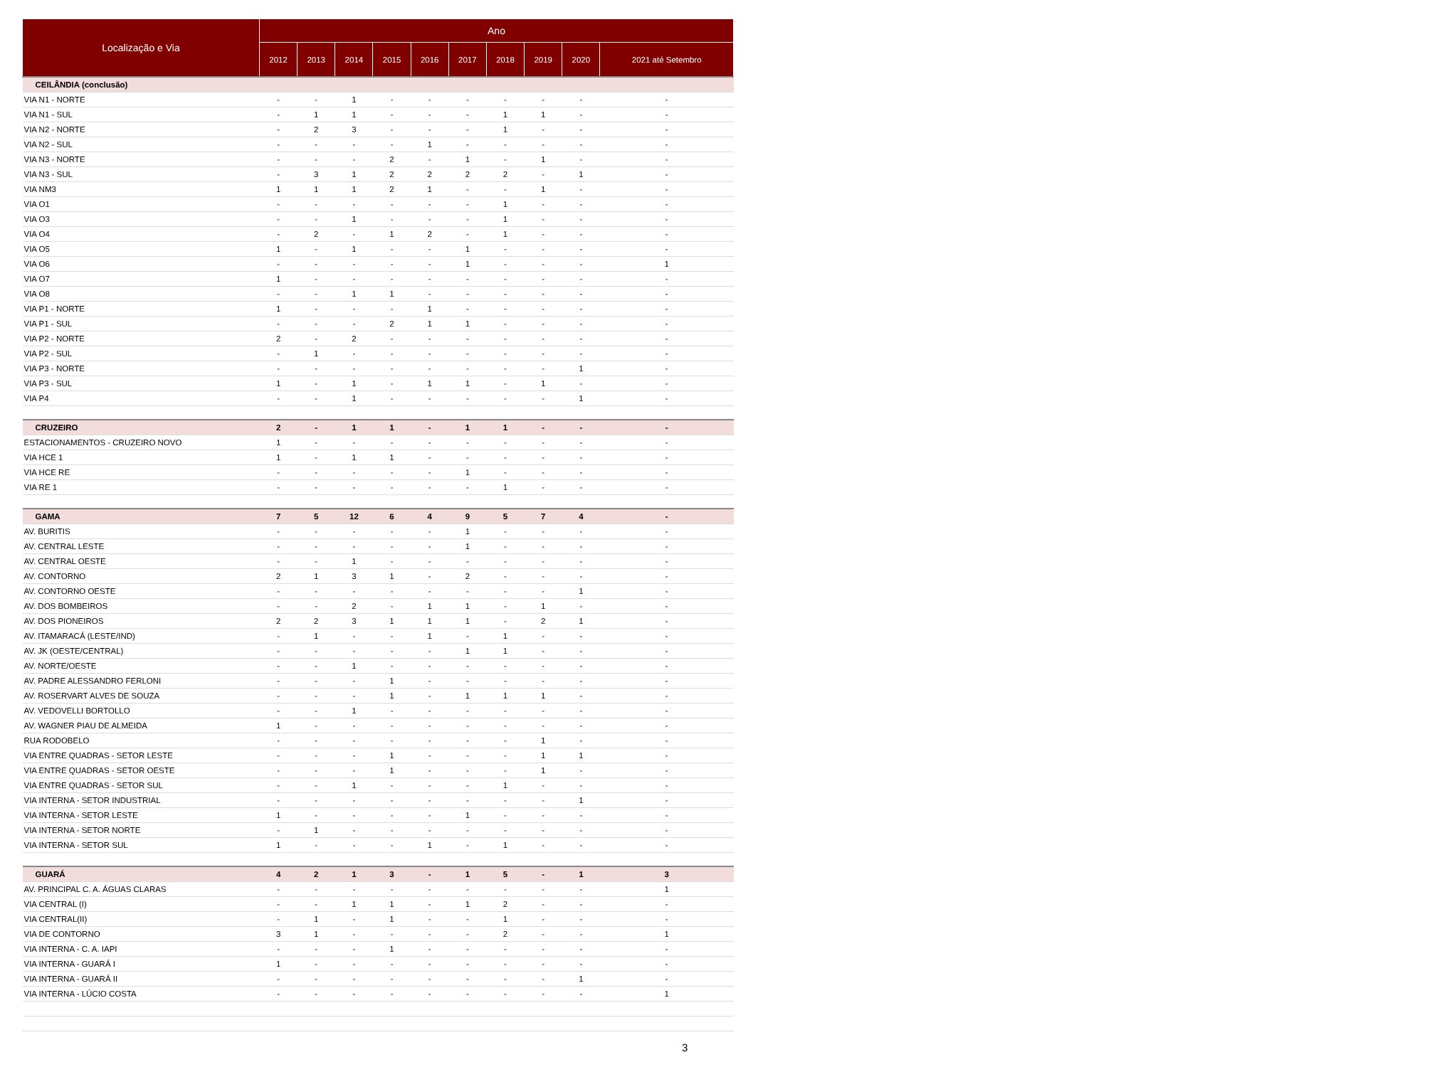| Localização e Via | Ano | | | | | | | | | |
| --- | --- | --- | --- | --- | --- | --- | --- | --- | --- | --- |
| | 2012 | 2013 | 2014 | 2015 | 2016 | 2017 | 2018 | 2019 | 2020 | 2021 até Setembro |
| CEILÂNDIA (conclusão) | | | | | | | | | | |
| VIA N1 - NORTE | - | - | 1 | - | - | - | - | - | - | - |
| VIA N1 - SUL | - | 1 | 1 | - | - | - | 1 | 1 | - | - |
| VIA N2 - NORTE | - | 2 | 3 | - | - | - | 1 | - | - | - |
| VIA N2 - SUL | - | - | - | - | 1 | - | - | - | - | - |
| VIA N3 - NORTE | - | - | - | 2 | - | 1 | - | 1 | - | - |
| VIA N3 - SUL | - | 3 | 1 | 2 | 2 | 2 | 2 | - | 1 | - |
| VIA NM3 | 1 | 1 | 1 | 2 | 1 | - | - | 1 | - | - |
| VIA O1 | - | - | - | - | - | - | 1 | - | - | - |
| VIA O3 | - | - | 1 | - | - | - | 1 | - | - | - |
| VIA O4 | - | 2 | - | 1 | 2 | - | 1 | - | - | - |
| VIA O5 | 1 | - | 1 | - | - | 1 | - | - | - | - |
| VIA O6 | - | - | - | - | - | 1 | - | - | - | 1 |
| VIA O7 | 1 | - | - | - | - | - | - | - | - | - |
| VIA O8 | - | - | 1 | 1 | - | - | - | - | - | - |
| VIA P1 - NORTE | 1 | - | - | - | 1 | - | - | - | - | - |
| VIA P1 - SUL | - | - | - | 2 | 1 | 1 | - | - | - | - |
| VIA P2 - NORTE | 2 | - | 2 | - | - | - | - | - | - | - |
| VIA P2 - SUL | - | 1 | - | - | - | - | - | - | - | - |
| VIA P3 - NORTE | - | - | - | - | - | - | - | - | 1 | - |
| VIA P3 - SUL | 1 | - | 1 | - | 1 | 1 | - | 1 | - | - |
| VIA P4 | - | - | 1 | - | - | - | - | - | 1 | - |
| CRUZEIRO | 2 | - | 1 | 1 | - | 1 | 1 | - | - | - |
| ESTACIONAMENTOS - CRUZEIRO NOVO | 1 | - | - | - | - | - | - | - | - | - |
| VIA HCE 1 | 1 | - | 1 | 1 | - | - | - | - | - | - |
| VIA HCE RE | - | - | - | - | - | 1 | - | - | - | - |
| VIA RE 1 | - | - | - | - | - | - | 1 | - | - | - |
| GAMA | 7 | 5 | 12 | 6 | 4 | 9 | 5 | 7 | 4 | - |
| AV. BURITIS | - | - | - | - | - | 1 | - | - | - | - |
| AV. CENTRAL LESTE | - | - | - | - | - | 1 | - | - | - | - |
| AV. CENTRAL OESTE | - | - | 1 | - | - | - | - | - | - | - |
| AV. CONTORNO | 2 | 1 | 3 | 1 | - | 2 | - | - | - | - |
| AV. CONTORNO OESTE | - | - | - | - | - | - | - | - | 1 | - |
| AV. DOS BOMBEIROS | - | - | 2 | - | 1 | 1 | - | 1 | - | - |
| AV. DOS PIONEIROS | 2 | 2 | 3 | 1 | 1 | 1 | - | 2 | 1 | - |
| AV. ITAMARACÁ (LESTE/IND) | - | 1 | - | - | 1 | - | 1 | - | - | - |
| AV. JK (OESTE/CENTRAL) | - | - | - | - | - | 1 | 1 | - | - | - |
| AV. NORTE/OESTE | - | - | 1 | - | - | - | - | - | - | - |
| AV. PADRE ALESSANDRO FERLONI | - | - | - | 1 | - | - | - | - | - | - |
| AV. ROSERVART ALVES DE SOUZA | - | - | - | 1 | - | 1 | 1 | 1 | - | - |
| AV. VEDOVELLI BORTOLLO | - | - | 1 | - | - | - | - | - | - | - |
| AV. WAGNER PIAU DE ALMEIDA | 1 | - | - | - | - | - | - | - | - | - |
| RUA RODOBELO | - | - | - | - | - | - | - | 1 | - | - |
| VIA ENTRE QUADRAS - SETOR LESTE | - | - | - | 1 | - | - | - | 1 | 1 | - |
| VIA ENTRE QUADRAS - SETOR OESTE | - | - | - | 1 | - | - | - | 1 | - | - |
| VIA ENTRE QUADRAS - SETOR SUL | - | - | 1 | - | - | - | 1 | - | - | - |
| VIA INTERNA - SETOR INDUSTRIAL | - | - | - | - | - | - | - | - | 1 | - |
| VIA INTERNA - SETOR LESTE | 1 | - | - | - | - | 1 | - | - | - | - |
| VIA INTERNA - SETOR NORTE | - | 1 | - | - | - | - | - | - | - | - |
| VIA INTERNA - SETOR SUL | 1 | - | - | - | 1 | - | 1 | - | - | - |
| GUARÁ | 4 | 2 | 1 | 3 | - | 1 | 5 | - | 1 | 3 |
| AV. PRINCIPAL C. A. ÁGUAS CLARAS | - | - | - | - | - | - | - | - | - | 1 |
| VIA CENTRAL (I) | - | - | 1 | 1 | - | 1 | 2 | - | - | - |
| VIA CENTRAL(II) | - | 1 | - | 1 | - | - | 1 | - | - | - |
| VIA DE CONTORNO | 3 | 1 | - | - | - | - | 2 | - | - | 1 |
| VIA INTERNA - C. A. IAPI | - | - | - | 1 | - | - | - | - | - | - |
| VIA INTERNA - GUARÁ I | 1 | - | - | - | - | - | - | - | - | - |
| VIA INTERNA - GUARÁ II | - | - | - | - | - | - | - | - | 1 | - |
| VIA INTERNA - LÚCIO COSTA | - | - | - | - | - | - | - | - | - | 1 |
3